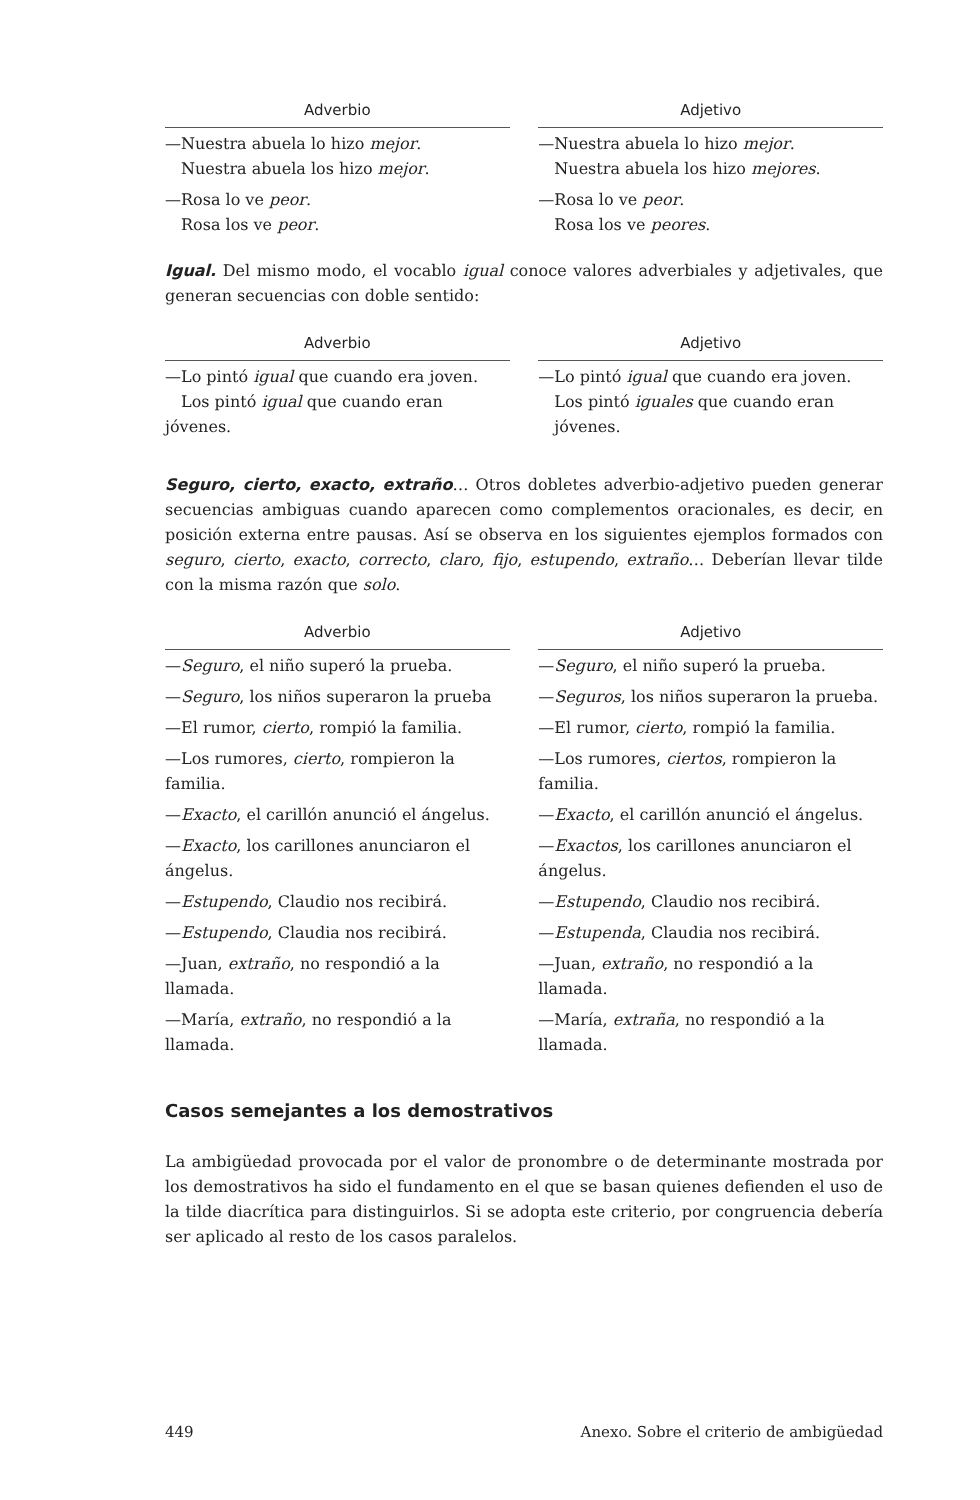| Adverbio | | Adjetivo |
| --- | --- | --- |
| —Nuestra abuela lo hizo mejor . Nuestra abuela los hizo mejor . | | —Nuestra abuela lo hizo mejor . Nuestra abuela los hizo mejores . |
| —Rosa lo ve peor . Rosa los ve peor . | | —Rosa lo ve peor . Rosa los ve peores . |
Igual. Del mismo modo, el vocablo igual conoce valores adverbiales y adjetivales, que generan secuencias con doble sentido:
| Adverbio | | Adjetivo |
| --- | --- | --- |
| —Lo pintó igual que cuando era joven. Los pintó igual que cuando eran jóvenes. | | —Lo pintó igual que cuando era joven. Los pintó iguales que cuando eran jóvenes. |
Seguro, cierto, exacto, extraño… Otros dobletes adverbio-adjetivo pueden generar secuencias ambiguas cuando aparecen como complementos oracionales, es decir, en posición externa entre pausas. Así se observa en los siguientes ejemplos formados con seguro, cierto, exacto, correcto, claro, fijo, estupendo, extraño… Deberían llevar tilde con la misma razón que solo.
| Adverbio | | Adjetivo |
| --- | --- | --- |
| — Seguro , el niño superó la prueba. | | — Seguro , el niño superó la prueba. |
| — Seguro , los niños superaron la prueba | | — Seguros , los niños superaron la prueba. |
| —El rumor, cierto , rompió la familia. | | —El rumor, cierto , rompió la familia. |
| —Los rumores, cierto , rompieron la familia. | | —Los rumores, ciertos , rompieron la familia. |
| — Exacto , el carillón anunció el ángelus. | | — Exacto , el carillón anunció el ángelus. |
| — Exacto , los carillones anunciaron el ángelus. | | — Exactos , los carillones anunciaron el ángelus. |
| — Estupendo , Claudio nos recibirá. | | — Estupendo , Claudio nos recibirá. |
| — Estupendo , Claudia nos recibirá. | | — Estupenda , Claudia nos recibirá. |
| —Juan, extraño , no respondió a la llamada. | | —Juan, extraño , no respondió a la llamada. |
| —María, extraño , no respondió a la llamada. | | —María, extraña , no respondió a la llamada. |
Casos semejantes a los demostrativos
La ambigüedad provocada por el valor de pronombre o de determinante mostrada por los demostrativos ha sido el fundamento en el que se basan quienes defienden el uso de la tilde diacrítica para distinguirlos. Si se adopta este criterio, por congruencia debería ser aplicado al resto de los casos paralelos.
449 Anexo. Sobre el criterio de ambigüedad